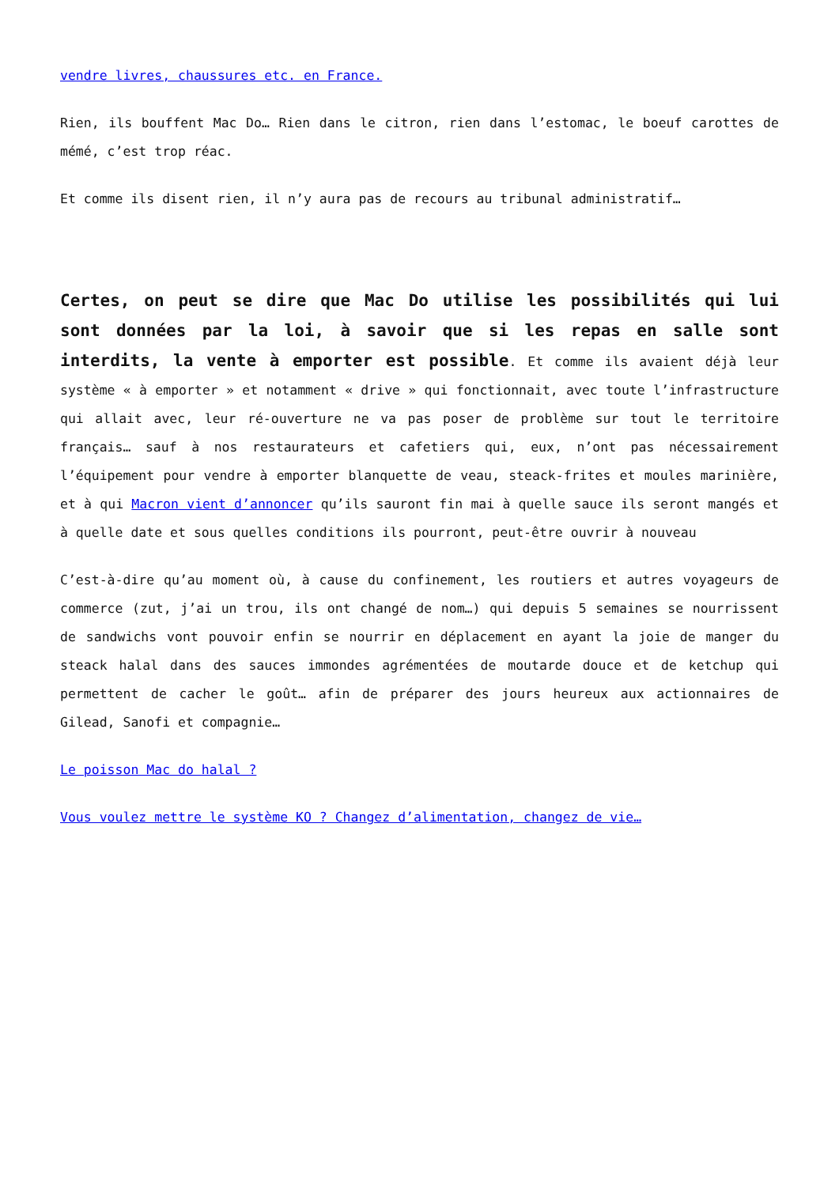vendre livres, chaussures etc. en France.
Rien, ils bouffent Mac Do… Rien dans le citron, rien dans l’estomac, le boeuf carottes de mémé, c’est trop réac.
Et comme ils disent rien, il n’y aura pas de recours au tribunal administratif…
Certes, on peut se dire que Mac Do utilise les possibilités qui lui sont données par la loi, à savoir que si les repas en salle sont interdits, la vente à emporter est possible. Et comme ils avaient déjà leur système « à emporter » et notamment « drive » qui fonctionnait, avec toute l’infrastructure qui allait avec, leur ré-ouverture ne va pas poser de problème sur tout le territoire français… sauf à nos restaurateurs et cafetiers qui, eux, n’ont pas nécessairement l’équipement pour vendre à emporter blanquette de veau, steack-frites et moules marinière, et à qui Macron vient d’annoncer qu’ils sauront fin mai à quelle sauce ils seront mangés et à quelle date et sous quelles conditions ils pourront, peut-être ouvrir à nouveau
C’est-à-dire qu’au moment où, à cause du confinement, les routiers et autres voyageurs de commerce (zut, j’ai un trou, ils ont changé de nom…) qui depuis 5 semaines se nourrissent de sandwichs vont pouvoir enfin se nourrir en déplacement en ayant la joie de manger du steack halal dans des sauces immondes agrémentées de moutarde douce et de ketchup qui permettent de cacher le goût… afin de préparer des jours heureux aux actionnaires de Gilead, Sanofi et compagnie…
Le poisson Mac do halal ?
Vous voulez mettre le système KO ? Changez d’alimentation, changez de vie…